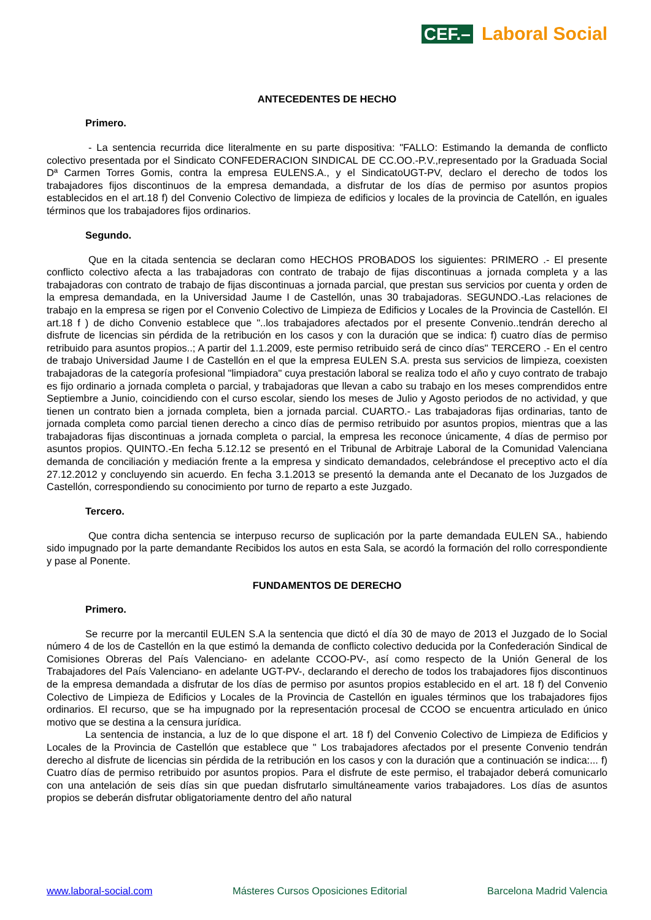CEF.– Laboral Social
ANTECEDENTES DE HECHO
Primero.
- La sentencia recurrida dice literalmente en su parte dispositiva: "FALLO: Estimando la demanda de conflicto colectivo presentada por el Sindicato CONFEDERACION SINDICAL DE CC.OO.-P.V.,representado por la Graduada Social Dª Carmen Torres Gomis, contra la empresa EULENS.A., y el SindicatoUGT-PV, declaro el derecho de todos los trabajadores fijos discontinuos de la empresa demandada, a disfrutar de los días de permiso por asuntos propios establecidos en el art.18 f) del Convenio Colectivo de limpieza de edificios y locales de la provincia de Catellón, en iguales términos que los trabajadores fijos ordinarios.
Segundo.
Que en la citada sentencia se declaran como HECHOS PROBADOS los siguientes: PRIMERO .- El presente conflicto colectivo afecta a las trabajadoras con contrato de trabajo de fijas discontinuas a jornada completa y a las trabajadoras con contrato de trabajo de fijas discontinuas a jornada parcial, que prestan sus servicios por cuenta y orden de la empresa demandada, en la Universidad Jaume I de Castellón, unas 30 trabajadoras. SEGUNDO.-Las relaciones de trabajo en la empresa se rigen por el Convenio Colectivo de Limpieza de Edificios y Locales de la Provincia de Castellón. El art.18 f ) de dicho Convenio establece que "..los trabajadores afectados por el presente Convenio..tendrán derecho al disfrute de licencias sin pérdida de la retribución en los casos y con la duración que se indica: f) cuatro días de permiso retribuido para asuntos propios..; A partir del 1.1.2009, este permiso retribuido será de cinco días" TERCERO .- En el centro de trabajo Universidad Jaume I de Castellón en el que la empresa EULEN S.A. presta sus servicios de limpieza, coexisten trabajadoras de la categoría profesional "limpiadora" cuya prestación laboral se realiza todo el año y cuyo contrato de trabajo es fijo ordinario a jornada completa o parcial, y trabajadoras que llevan a cabo su trabajo en los meses comprendidos entre Septiembre a Junio, coincidiendo con el curso escolar, siendo los meses de Julio y Agosto periodos de no actividad, y que tienen un contrato bien a jornada completa, bien a jornada parcial. CUARTO.- Las trabajadoras fijas ordinarias, tanto de jornada completa como parcial tienen derecho a cinco días de permiso retribuido por asuntos propios, mientras que a las trabajadoras fijas discontinuas a jornada completa o parcial, la empresa les reconoce únicamente, 4 días de permiso por asuntos propios. QUINTO.-En fecha 5.12.12 se presentó en el Tribunal de Arbitraje Laboral de la Comunidad Valenciana demanda de conciliación y mediación frente a la empresa y sindicato demandados, celebrándose el preceptivo acto el día 27.12.2012 y concluyendo sin acuerdo. En fecha 3.1.2013 se presentó la demanda ante el Decanato de los Juzgados de Castellón, correspondiendo su conocimiento por turno de reparto a este Juzgado.
Tercero.
Que contra dicha sentencia se interpuso recurso de suplicación por la parte demandada EULEN SA., habiendo sido impugnado por la parte demandante Recibidos los autos en esta Sala, se acordó la formación del rollo correspondiente y pase al Ponente.
FUNDAMENTOS DE DERECHO
Primero.
Se recurre por la mercantil EULEN S.A la sentencia que dictó el día 30 de mayo de 2013 el Juzgado de lo Social número 4 de los de Castellón en la que estimó la demanda de conflicto colectivo deducida por la Confederación Sindical de Comisiones Obreras del País Valenciano- en adelante CCOO-PV-, así como respecto de la Unión General de los Trabajadores del País Valenciano- en adelante UGT-PV-, declarando el derecho de todos los trabajadores fijos discontinuos de la empresa demandada a disfrutar de los días de permiso por asuntos propios establecido en el art. 18 f) del Convenio Colectivo de Limpieza de Edificios y Locales de la Provincia de Castellón en iguales términos que los trabajadores fijos ordinarios. El recurso, que se ha impugnado por la representación procesal de CCOO se encuentra articulado en único motivo que se destina a la censura jurídica.
La sentencia de instancia, a luz de lo que dispone el art. 18 f) del Convenio Colectivo de Limpieza de Edificios y Locales de la Provincia de Castellón que establece que " Los trabajadores afectados por el presente Convenio tendrán derecho al disfrute de licencias sin pérdida de la retribución en los casos y con la duración que a continuación se indica:... f) Cuatro días de permiso retribuido por asuntos propios. Para el disfrute de este permiso, el trabajador deberá comunicarlo con una antelación de seis días sin que puedan disfrutarlo simultáneamente varios trabajadores. Los días de asuntos propios se deberán disfrutar obligatoriamente dentro del año natural
www.laboral-social.com Másteres Cursos Oposiciones Editorial Barcelona Madrid Valencia